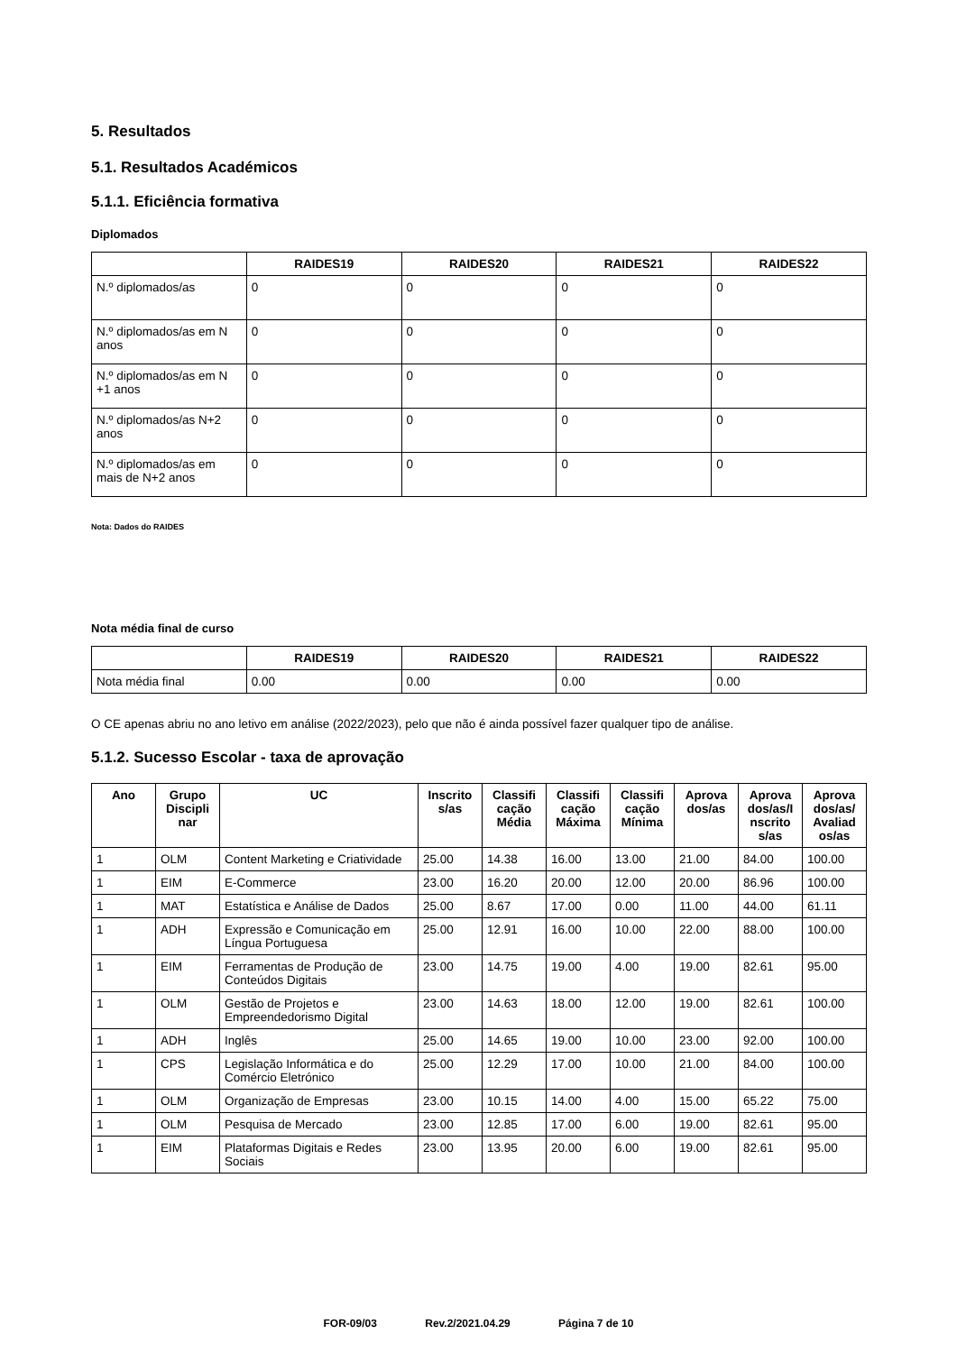5. Resultados
5.1. Resultados Académicos
5.1.1. Eficiência formativa
Diplomados
| | RAIDES19 | RAIDES20 | RAIDES21 | RAIDES22 |
| --- | --- | --- | --- | --- |
| N.º diplomados/as | 0 | 0 | 0 | 0 |
| N.º diplomados/as em N anos | 0 | 0 | 0 | 0 |
| N.º diplomados/as em N +1 anos | 0 | 0 | 0 | 0 |
| N.º diplomados/as N+2 anos | 0 | 0 | 0 | 0 |
| N.º diplomados/as em mais de N+2 anos | 0 | 0 | 0 | 0 |
Nota: Dados do RAIDES
Nota média final de curso
| | RAIDES19 | RAIDES20 | RAIDES21 | RAIDES22 |
| --- | --- | --- | --- | --- |
| Nota média final | 0.00 | 0.00 | 0.00 | 0.00 |
O CE apenas abriu no ano letivo em análise (2022/2023), pelo que não é ainda possível fazer qualquer tipo de análise.
5.1.2. Sucesso Escolar - taxa de aprovação
| Ano | Grupo Discipli nar | UC | Inscrito s/as | Classifi cação Média | Classifi cação Máxima | Classifi cação Mínima | Aprova dos/as | Aprova dos/as/I nscrito s/as | Aprova dos/as/ Avaliad os/as |
| --- | --- | --- | --- | --- | --- | --- | --- | --- | --- |
| 1 | OLM | Content Marketing e Criatividade | 25.00 | 14.38 | 16.00 | 13.00 | 21.00 | 84.00 | 100.00 |
| 1 | EIM | E-Commerce | 23.00 | 16.20 | 20.00 | 12.00 | 20.00 | 86.96 | 100.00 |
| 1 | MAT | Estatística e Análise de Dados | 25.00 | 8.67 | 17.00 | 0.00 | 11.00 | 44.00 | 61.11 |
| 1 | ADH | Expressão e Comunicação em Língua Portuguesa | 25.00 | 12.91 | 16.00 | 10.00 | 22.00 | 88.00 | 100.00 |
| 1 | EIM | Ferramentas de Produção de Conteúdos Digitais | 23.00 | 14.75 | 19.00 | 4.00 | 19.00 | 82.61 | 95.00 |
| 1 | OLM | Gestão de Projetos e Empreendedorismo Digital | 23.00 | 14.63 | 18.00 | 12.00 | 19.00 | 82.61 | 100.00 |
| 1 | ADH | Inglês | 25.00 | 14.65 | 19.00 | 10.00 | 23.00 | 92.00 | 100.00 |
| 1 | CPS | Legislação Informática e do Comércio Eletrónico | 25.00 | 12.29 | 17.00 | 10.00 | 21.00 | 84.00 | 100.00 |
| 1 | OLM | Organização de Empresas | 23.00 | 10.15 | 14.00 | 4.00 | 15.00 | 65.22 | 75.00 |
| 1 | OLM | Pesquisa de Mercado | 23.00 | 12.85 | 17.00 | 6.00 | 19.00 | 82.61 | 95.00 |
| 1 | EIM | Plataformas Digitais e Redes Sociais | 23.00 | 13.95 | 20.00 | 6.00 | 19.00 | 82.61 | 95.00 |
FOR-09/03 Rev.2/2021.04.29 Página 7 de 10